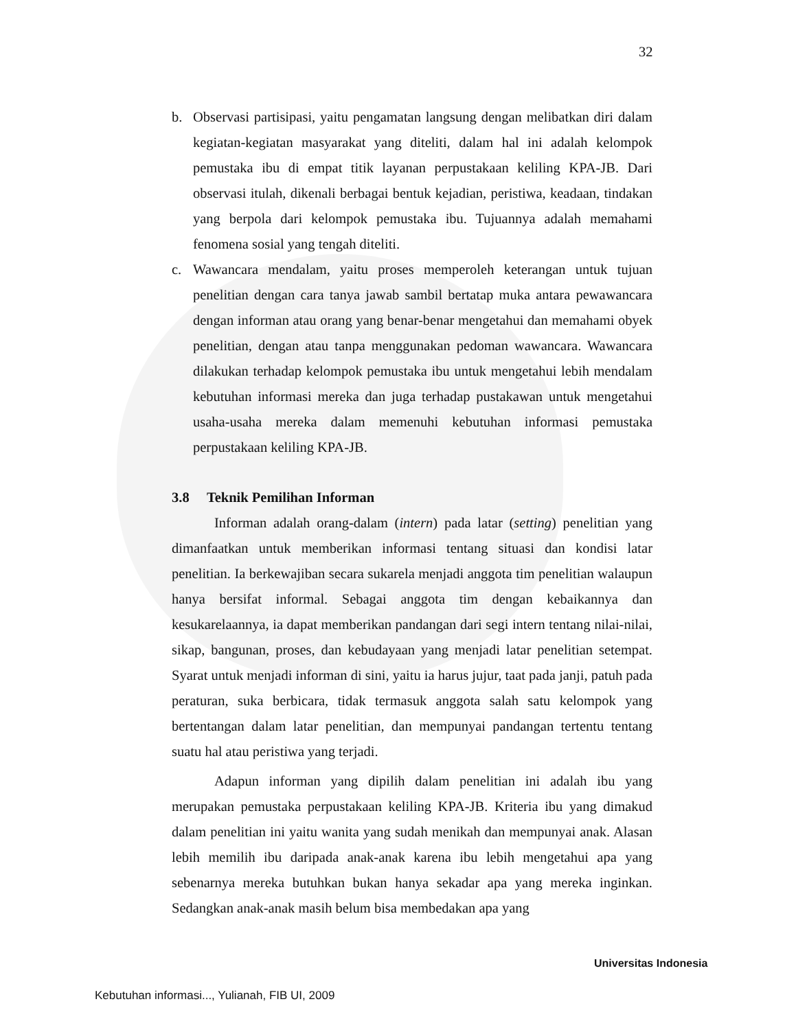32
b. Observasi partisipasi, yaitu pengamatan langsung dengan melibatkan diri dalam kegiatan-kegiatan masyarakat yang diteliti, dalam hal ini adalah kelompok pemustaka ibu di empat titik layanan perpustakaan keliling KPA-JB. Dari observasi itulah, dikenali berbagai bentuk kejadian, peristiwa, keadaan, tindakan yang berpola dari kelompok pemustaka ibu. Tujuannya adalah memahami fenomena sosial yang tengah diteliti.
c. Wawancara mendalam, yaitu proses memperoleh keterangan untuk tujuan penelitian dengan cara tanya jawab sambil bertatap muka antara pewawancara dengan informan atau orang yang benar-benar mengetahui dan memahami obyek penelitian, dengan atau tanpa menggunakan pedoman wawancara. Wawancara dilakukan terhadap kelompok pemustaka ibu untuk mengetahui lebih mendalam kebutuhan informasi mereka dan juga terhadap pustakawan untuk mengetahui usaha-usaha mereka dalam memenuhi kebutuhan informasi pemustaka perpustakaan keliling KPA-JB.
3.8 Teknik Pemilihan Informan
Informan adalah orang-dalam (intern) pada latar (setting) penelitian yang dimanfaatkan untuk memberikan informasi tentang situasi dan kondisi latar penelitian. Ia berkewajiban secara sukarela menjadi anggota tim penelitian walaupun hanya bersifat informal. Sebagai anggota tim dengan kebaikannya dan kesukarelaannya, ia dapat memberikan pandangan dari segi intern tentang nilai-nilai, sikap, bangunan, proses, dan kebudayaan yang menjadi latar penelitian setempat. Syarat untuk menjadi informan di sini, yaitu ia harus jujur, taat pada janji, patuh pada peraturan, suka berbicara, tidak termasuk anggota salah satu kelompok yang bertentangan dalam latar penelitian, dan mempunyai pandangan tertentu tentang suatu hal atau peristiwa yang terjadi.
Adapun informan yang dipilih dalam penelitian ini adalah ibu yang merupakan pemustaka perpustakaan keliling KPA-JB. Kriteria ibu yang dimakud dalam penelitian ini yaitu wanita yang sudah menikah dan mempunyai anak. Alasan lebih memilih ibu daripada anak-anak karena ibu lebih mengetahui apa yang sebenarnya mereka butuhkan bukan hanya sekadar apa yang mereka inginkan. Sedangkan anak-anak masih belum bisa membedakan apa yang
Universitas Indonesia
Kebutuhan informasi..., Yulianah, FIB UI, 2009